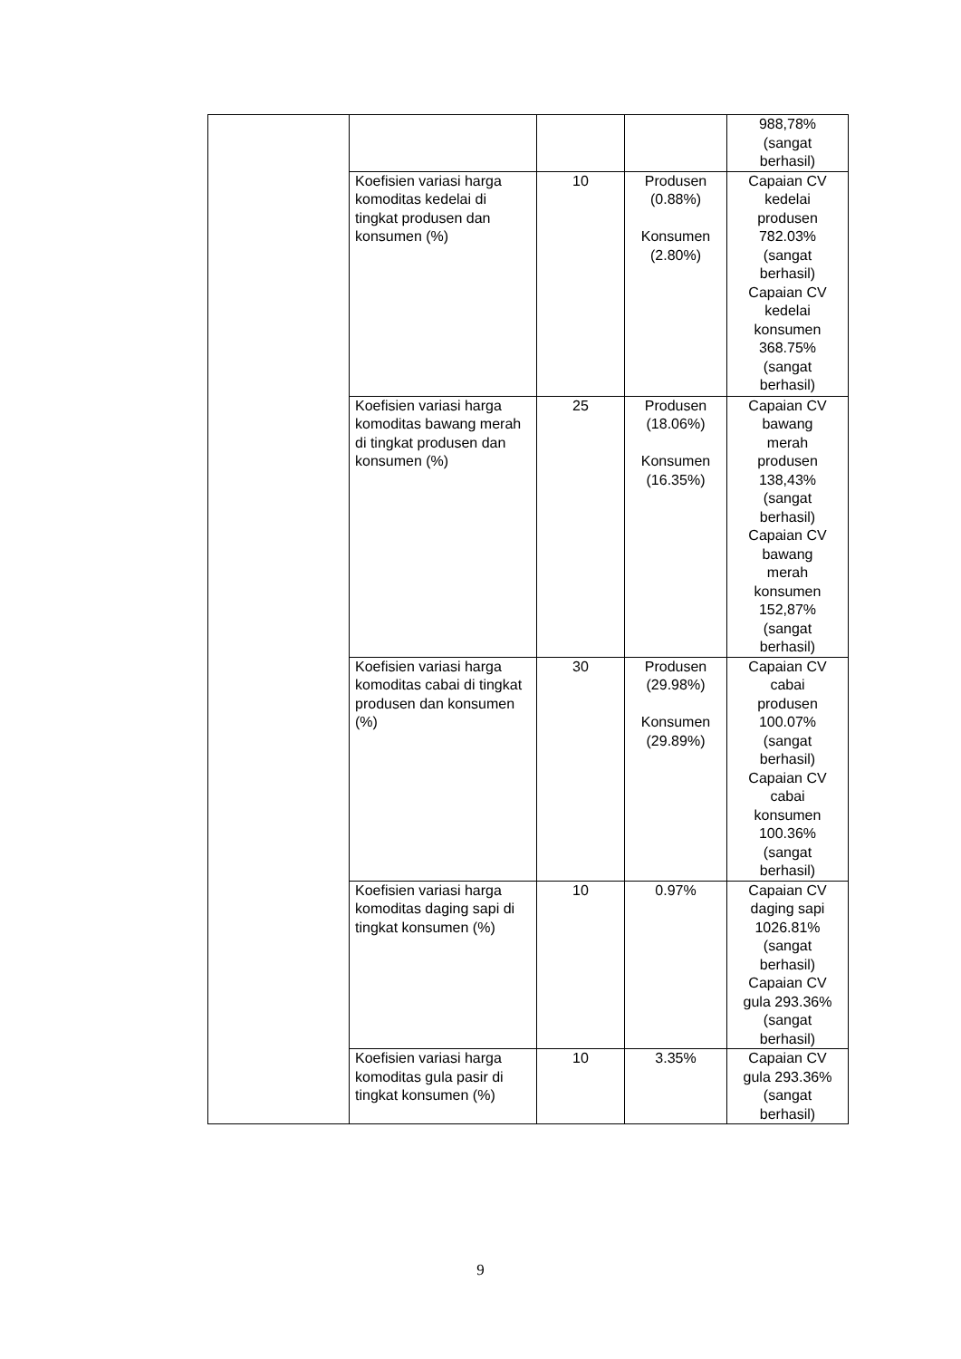| | | | | 988,78% (sangat berhasil) |
| | Koefisien variasi harga komoditas kedelai di tingkat produsen dan konsumen (%) | 10 | Produsen (0.88%) Konsumen (2.80%) | Capaian CV kedelai produsen 782.03% (sangat berhasil) Capaian CV kedelai konsumen 368.75% (sangat berhasil) |
| | Koefisien variasi harga komoditas bawang merah di tingkat produsen dan konsumen (%) | 25 | Produsen (18.06%) Konsumen (16.35%) | Capaian CV bawang merah produsen 138,43% (sangat berhasil) Capaian CV bawang merah konsumen 152,87% (sangat berhasil) |
| | Koefisien variasi harga komoditas cabai di tingkat produsen dan konsumen (%) | 30 | Produsen (29.98%) Konsumen (29.89%) | Capaian CV cabai produsen 100.07% (sangat berhasil) Capaian CV cabai konsumen 100.36% (sangat berhasil) |
| | Koefisien variasi harga komoditas daging sapi di tingkat konsumen (%) | 10 | 0.97% | Capaian CV daging sapi 1026.81% (sangat berhasil) Capaian CV gula 293.36% (sangat berhasil) |
| | Koefisien variasi harga komoditas gula pasir di tingkat konsumen (%) | 10 | 3.35% | Capaian CV gula 293.36% (sangat berhasil) |
9